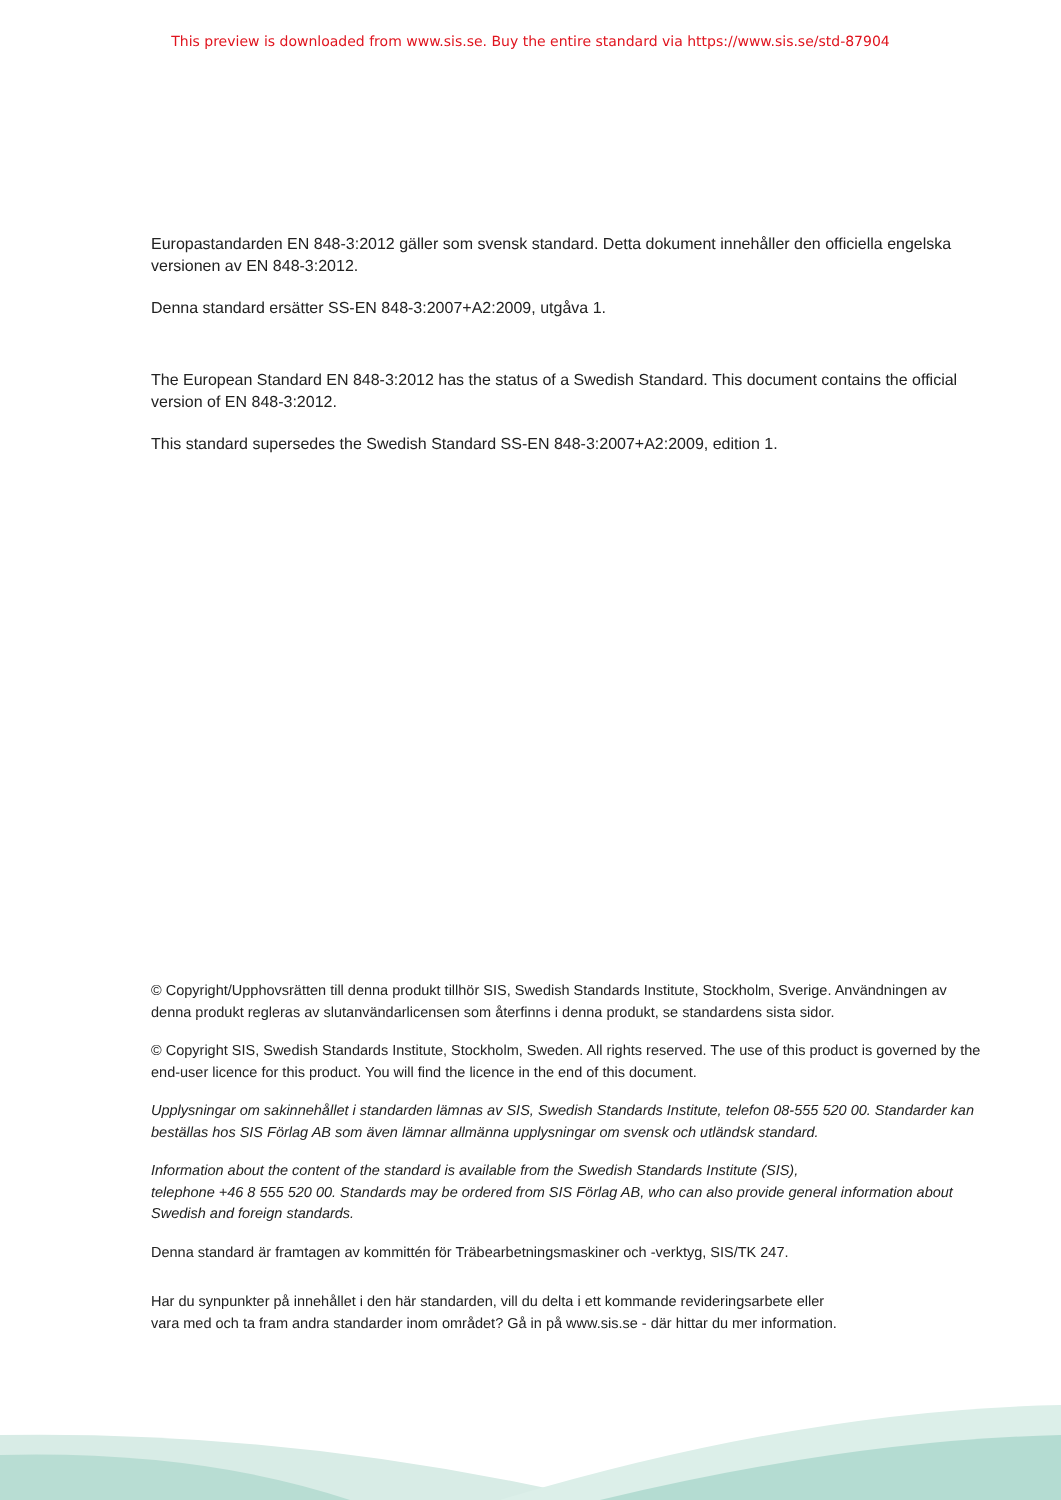This preview is downloaded from www.sis.se. Buy the entire standard via https://www.sis.se/std-87904
Europastandarden EN 848-3:2012 gäller som svensk standard. Detta dokument innehåller den officiella engelska versionen av EN 848-3:2012.
Denna standard ersätter SS-EN 848-3:2007+A2:2009, utgåva 1.
The European Standard EN 848-3:2012 has the status of a Swedish Standard. This document contains the official version of EN 848-3:2012.
This standard supersedes the Swedish Standard SS-EN 848-3:2007+A2:2009, edition 1.
© Copyright/Upphovsrätten till denna produkt tillhör SIS, Swedish Standards Institute, Stockholm, Sverige. Användningen av denna produkt regleras av slutanvändarlicensen som återfinns i denna produkt, se standardens sista sidor.
© Copyright SIS, Swedish Standards Institute, Stockholm, Sweden. All rights reserved. The use of this product is governed by the end-user licence for this product. You will find the licence in the end of this document.
Upplysningar om sakinnehållet i standarden lämnas av SIS, Swedish Standards Institute, telefon 08-555 520 00. Standarder kan beställas hos SIS Förlag AB som även lämnar allmänna upplysningar om svensk och utländsk standard.
Information about the content of the standard is available from the Swedish Standards Institute (SIS),
telephone +46 8 555 520 00. Standards may be ordered from SIS Förlag AB, who can also provide general information about Swedish and foreign standards.
Denna standard är framtagen av kommittén för Träbearbetningsmaskiner och -verktyg, SIS/TK 247.
Har du synpunkter på innehållet i den här standarden, vill du delta i ett kommande revideringsarbete eller
vara med och ta fram andra standarder inom området? Gå in på www.sis.se - där hittar du mer information.